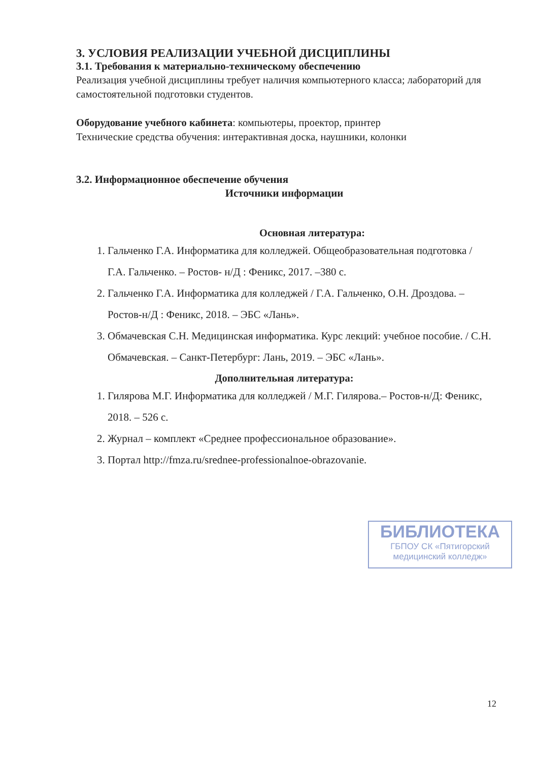3. УСЛОВИЯ РЕАЛИЗАЦИИ УЧЕБНОЙ ДИСЦИПЛИНЫ
3.1. Требования к материально-техническому обеспечению
Реализация учебной дисциплины требует наличия компьютерного класса; лабораторий для самостоятельной подготовки студентов.
Оборудование учебного кабинета: компьютеры, проектор, принтер
Технические средства обучения: интерактивная доска, наушники, колонки
3.2. Информационное обеспечение обучения
Источники информации
Основная литература:
1. Гальченко Г.А. Информатика для колледжей. Общеобразовательная подготовка / Г.А. Гальченко. – Ростов- н/Д : Феникс, 2017. –380 с.
2. Гальченко Г.А. Информатика для колледжей / Г.А. Гальченко, О.Н. Дроздова. – Ростов-н/Д : Феникс, 2018. – ЭБС «Лань».
3. Обмачевская С.Н. Медицинская информатика. Курс лекций: учебное пособие. / С.Н. Обмачевская. – Санкт-Петербург: Лань, 2019. – ЭБС «Лань».
Дополнительная литература:
1. Гилярова М.Г. Информатика для колледжей / М.Г. Гилярова.– Ростов-н/Д: Феникс, 2018. – 526 с.
2. Журнал – комплект «Среднее профессиональное образование».
3. Портал http://fmza.ru/srednee-professionalnoe-obrazovanie.
БИБЛИОТЕКА
ГБПОУ СК «Пятигорский медицинский колледж»
12